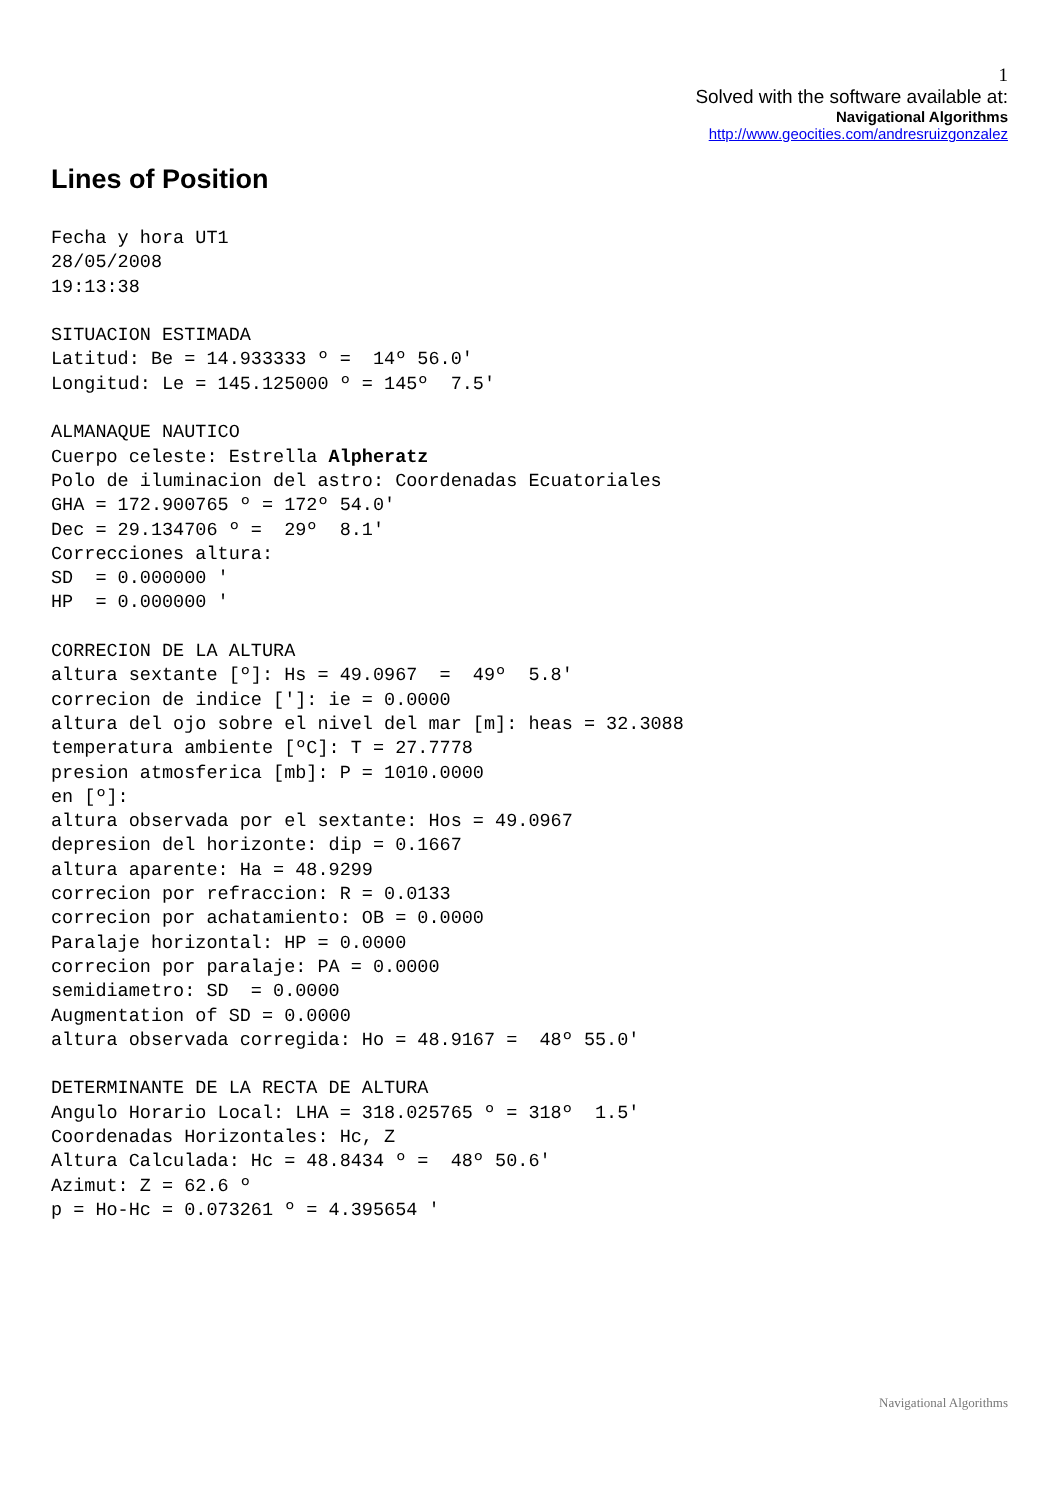1
Solved with the software available at:
Navigational Algorithms
http://www.geocities.com/andresruizgonzalez
Lines of Position
Fecha y hora UT1
28/05/2008
19:13:38

SITUACION ESTIMADA
Latitud: Be = 14.933333 º =  14º 56.0'
Longitud: Le = 145.125000 º = 145º  7.5'

ALMANAQUE NAUTICO
Cuerpo celeste: Estrella Alpheratz
Polo de iluminacion del astro: Coordenadas Ecuatoriales
GHA = 172.900765 º = 172º 54.0'
Dec = 29.134706 º =  29º  8.1'
Correcciones altura:
SD  = 0.000000 '
HP  = 0.000000 '

CORRECION DE LA ALTURA
altura sextante [º]: Hs = 49.0967  =  49º  5.8'
correcion de indice [']: ie = 0.0000
altura del ojo sobre el nivel del mar [m]: heas = 32.3088
temperatura ambiente [ºC]: T = 27.7778
presion atmosferica [mb]: P = 1010.0000
en [º]:
altura observada por el sextante: Hos = 49.0967
depresion del horizonte: dip = 0.1667
altura aparente: Ha = 48.9299
correcion por refraccion: R = 0.0133
correcion por achatamiento: OB = 0.0000
Paralaje horizontal: HP = 0.0000
correcion por paralaje: PA = 0.0000
semidiametro: SD  = 0.0000
Augmentation of SD = 0.0000
altura observada corregida: Ho = 48.9167 =  48º 55.0'

DETERMINANTE DE LA RECTA DE ALTURA
Angulo Horario Local: LHA = 318.025765 º = 318º  1.5'
Coordenadas Horizontales: Hc, Z
Altura Calculada: Hc = 48.8434 º =  48º 50.6'
Azimut: Z = 62.6 º
p = Ho-Hc = 0.073261 º = 4.395654 '
Navigational Algorithms